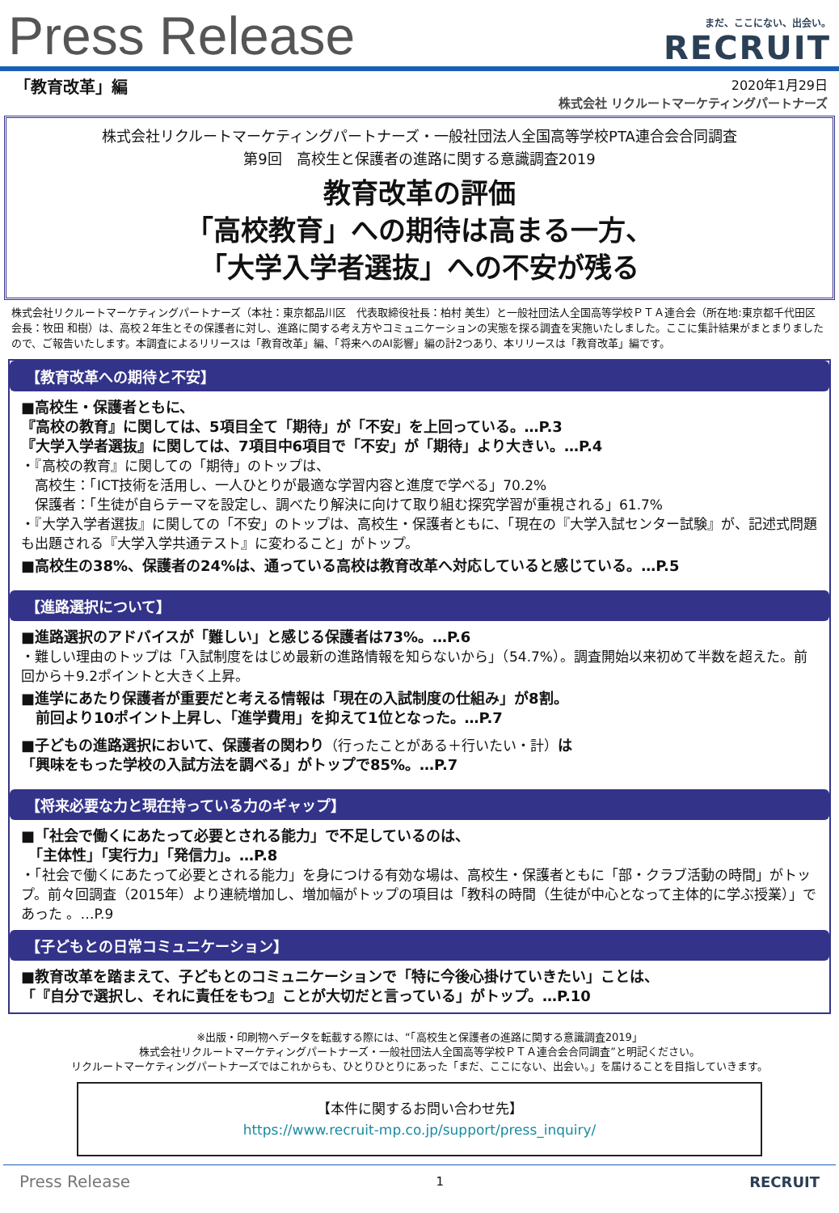Press Release
まだ、ここにない、出会い。
RECRUIT
「教育改革」編
2020年1月29日
株式会社 リクルートマーケティングパートナーズ
株式会社リクルートマーケティングパートナーズ・一般社団法人全国高等学校PTA連合会合同調査
第9回　高校生と保護者の進路に関する意識調査2019
教育改革の評価
「高校教育」への期待は高まる一方、
「大学入学者選抜」への不安が残る
株式会社リクルートマーケティングパートナーズ（本社：東京都品川区　代表取締役社長：柏村 美生）と一般社団法人全国高等学校ＰＴＡ連合会（所在地:東京都千代田区 会長：牧田 和樹）は、高校２年生とその保護者に対し、進路に関する考え方やコミュニケーションの実態を探る調査を実施いたしました。ここに集計結果がまとまりましたので、ご報告いたします。本調査によるリリースは「教育改革」編、「将来へのAI影響」編の計2つあり、本リリースは「教育改革」編です。
【教育改革への期待と不安】
■高校生・保護者ともに、
『高校の教育』に関しては、5項目全て「期待」が「不安」を上回っている。…P.3
『大学入学者選抜』に関しては、7項目中6項目で「不安」が「期待」より大きい。…P.4
・『高校の教育』に関しての「期待」のトップは、
　高校生：「ICT技術を活用し、一人ひとりが最適な学習内容と進度で学べる」70.2%
　保護者：「生徒が自らテーマを設定し、調べたり解決に向けて取り組む探究学習が重視される」61.7%
・『大学入学者選抜』に関しての「不安」のトップは、高校生・保護者ともに、「現在の『大学入試センター試験』が、記述式問題も出題される『大学入学共通テスト』に変わること」がトップ。
■高校生の38%、保護者の24%は、通っている高校は教育改革へ対応していると感じている。…P.5
【進路選択について】
■進路選択のアドバイスが「難しい」と感じる保護者は73%。…P.6
・難しい理由のトップは「入試制度をはじめ最新の進路情報を知らないから」（54.7%）。調査開始以来初めて半数を超えた。前回から＋9.2ポイントと大きく上昇。
■進学にあたり保護者が重要だと考える情報は「現在の入試制度の仕組み」が8割。
　前回より10ポイント上昇し、「進学費用」を抑えて1位となった。…P.7
■子どもの進路選択において、保護者の関わり（行ったことがある＋行いたい・計）は
「興味をもった学校の入試方法を調べる」がトップで85%。…P.7
【将来必要な力と現在持っている力のギャップ】
■「社会で働くにあたって必要とされる能力」で不足しているのは、
　「主体性」「実行力」「発信力」。…P.8
・「社会で働くにあたって必要とされる能力」を身につける有効な場は、高校生・保護者ともに「部・クラブ活動の時間」がトップ。前々回調査（2015年）より連続増加し、増加幅がトップの項目は「教科の時間（生徒が中心となって主体的に学ぶ授業）」であった 。…P.9
【子どもとの日常コミュニケーション】
■教育改革を踏まえて、子どもとのコミュニケーションで「特に今後心掛けていきたい」ことは、
「『自分で選択し、それに責任をもつ』ことが大切だと言っている」がトップ。…P.10
※出版・印刷物へデータを転載する際には、“「高校生と保護者の進路に関する意識調査2019」
株式会社リクルートマーケティングパートナーズ・一般社団法人全国高等学校ＰＴＡ連合会合同調査”と明記ください。
リクルートマーケティングパートナーズではこれからも、ひとりひとりにあった「まだ、ここにない、出会い。」を届けることを目指していきます。
【本件に関するお問い合わせ先】
https://www.recruit-mp.co.jp/support/press_inquiry/
Press Release 1 RECRUIT